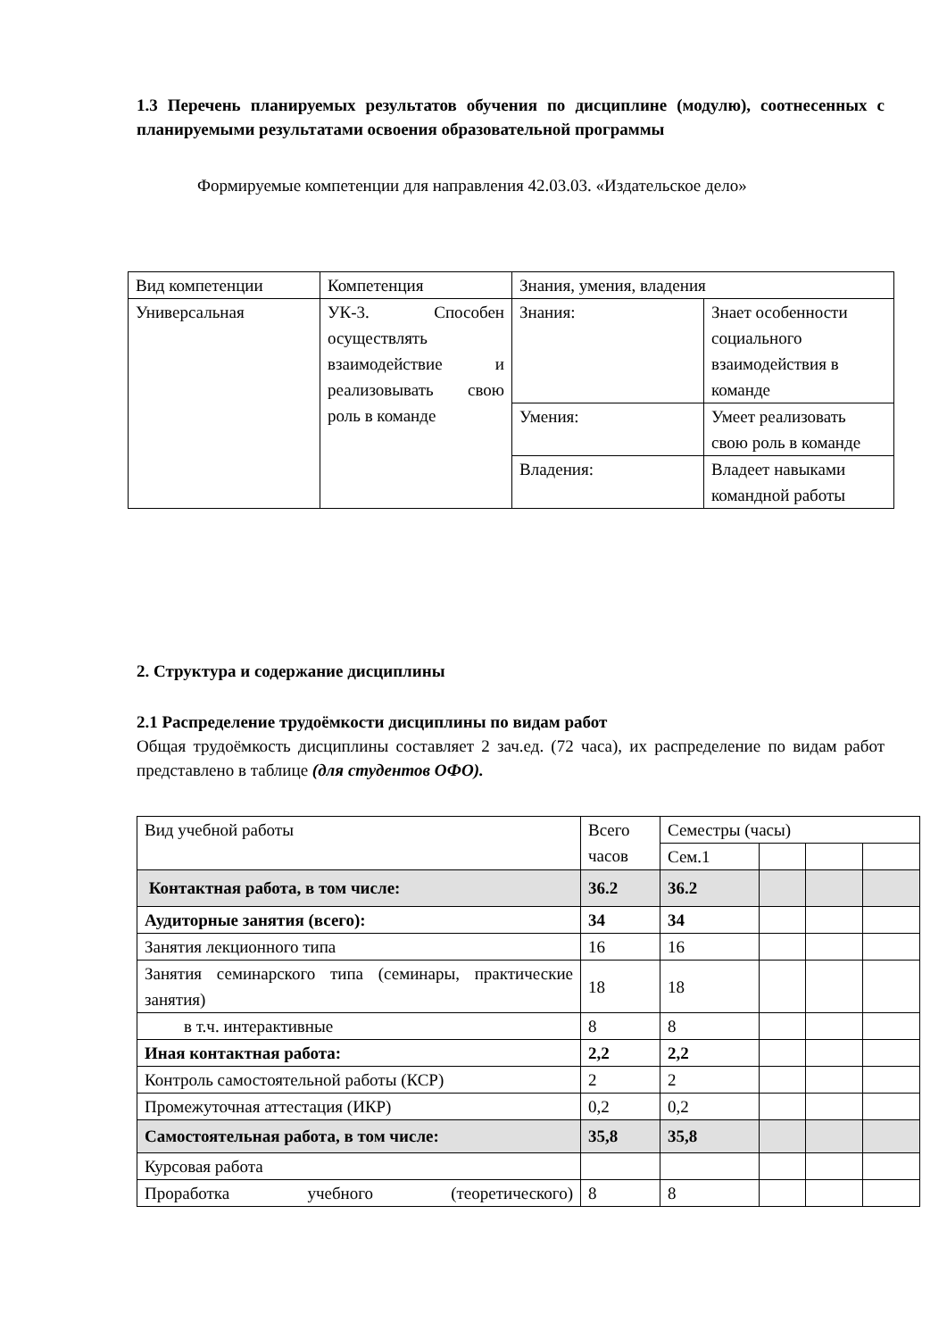1.3 Перечень планируемых результатов обучения по дисциплине (модулю), соотнесенных с планируемыми результатами освоения образовательной программы
Формируемые компетенции для направления 42.03.03. «Издательское дело»
| Вид компетенции | Компетенция | Знания, умения, владения | |
| --- | --- | --- | --- |
| Универсальная | УК-3. Способен осуществлять взаимодействие и реализовывать свою роль в команде | Знания: | Знает особенности социального взаимодействия в команде |
| | | Умения: | Умеет реализовать свою роль в команде |
| | | Владения: | Владеет навыками командной работы |
2. Структура и содержание дисциплины
2.1 Распределение трудоёмкости дисциплины по видам работ
Общая трудоёмкость дисциплины составляет 2 зач.ед. (72 часа), их распределение по видам работ представлено в таблице (для студентов ОФО).
| Вид учебной работы | Всего часов | Семестры (часы) | | | |
| | | Сем.1 | | | |
| Контактная работа, в том числе: | 36.2 | 36.2 | | | |
| Аудиторные занятия (всего): | 34 | 34 | | | |
| Занятия лекционного типа | 16 | 16 | | | |
| Занятия семинарского типа (семинары, практические занятия) | 18 | 18 | | | |
| в т.ч. интерактивные | 8 | 8 | | | |
| Иная контактная работа: | 2,2 | 2,2 | | | |
| Контроль самостоятельной работы (КСР) | 2 | 2 | | | |
| Промежуточная аттестация (ИКР) | 0,2 | 0,2 | | | |
| Самостоятельная работа, в том числе: | 35,8 | 35,8 | | | |
| Курсовая работа | | | | | |
| Проработка учебного (теоретического) | 8 | 8 | | | |